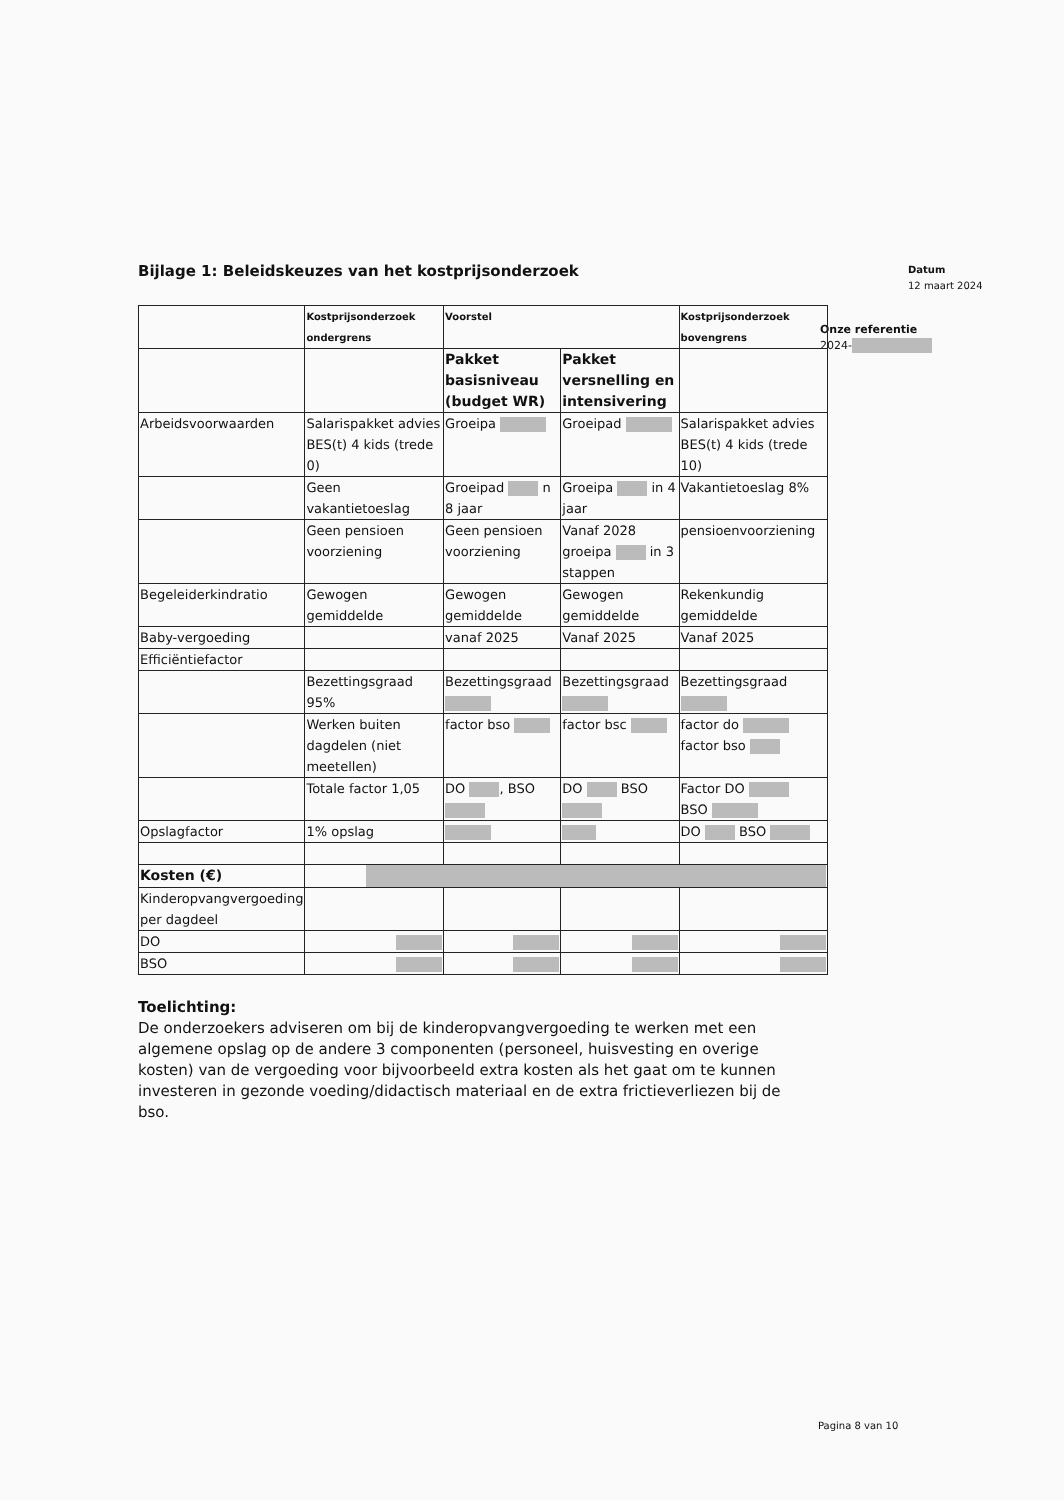Bijlage 1: Beleidskeuzes van het kostprijsonderzoek
Datum
12 maart 2024
Onze referentie
2024-
| | Kostprijsonderzoek ondergrens | Voorstel | | Kostprijsonderzoek bovengrens |
| --- | --- | --- | --- | --- |
| | | Pakket basisniveau (budget WR) | Pakket versnelling en intensivering | |
| Arbeidsvoorwaarden | Salarispakket advies BES(t) 4 kids (trede 0) | Groeipa | Groeipad | Salarispakket advies BES(t) 4 kids (trede 10) |
| | Geen vakantietoeslag | Groeipad n 8 jaar | Groeipa in 4 jaar | Vakantietoeslag 8% |
| | Geen pensioen voorziening | Geen pensioen voorziening | Vanaf 2028 groeipa in 3 stappen | pensioenvoorziening |
| Begeleiderkindratio | Gewogen gemiddelde | Gewogen gemiddelde | Gewogen gemiddelde | Rekenkundig gemiddelde |
| Baby-vergoeding | | vanaf 2025 | Vanaf 2025 | Vanaf 2025 |
| Efficiëntiefactor | | | | |
| | Bezettingsgraad 95% | Bezettingsgraad | Bezettingsgraad | Bezettingsgraad |
| | Werken buiten dagdelen (niet meetellen) | factor bso | factor bsc | factor do factor bso |
| | Totale factor 1,05 | DO , BSO | DO BSO | Factor DO BSO |
| Opslagfactor | 1% opslag | | | DO BSO |
| Kosten (€) | | | | |
| Kinderopvangvergoeding per dagdeel | | | | |
| DO | | | | |
| BSO | | | | |
Toelichting:
De onderzoekers adviseren om bij de kinderopvangvergoeding te werken met een algemene opslag op de andere 3 componenten (personeel, huisvesting en overige kosten) van de vergoeding voor bijvoorbeeld extra kosten als het gaat om te kunnen investeren in gezonde voeding/didactisch materiaal en de extra frictieverliezen bij de bso.
Pagina 8 van 10